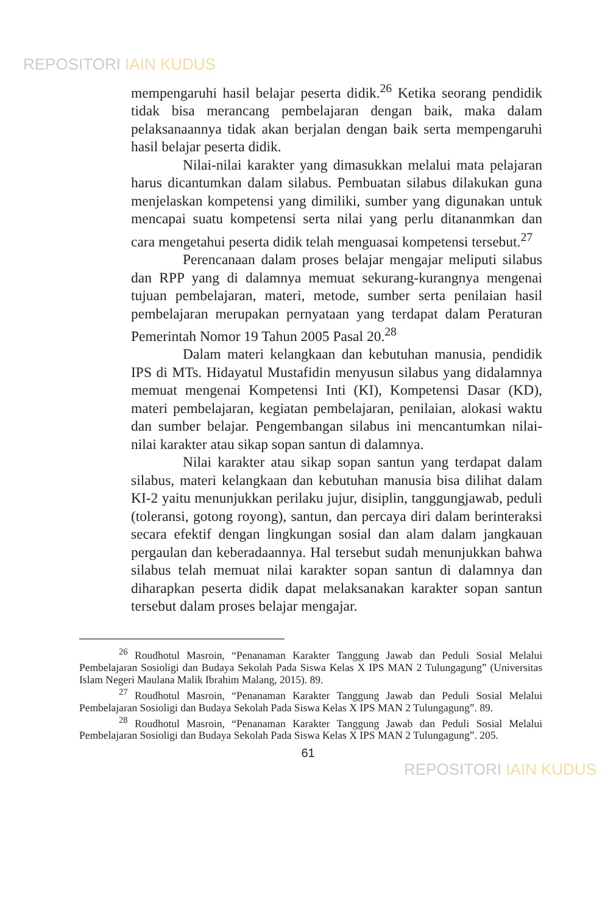REPOSITORI IAIN KUDUS
mempengaruhi hasil belajar peserta didik.<sup>26</sup> Ketika seorang pendidik tidak bisa merancang pembelajaran dengan baik, maka dalam pelaksanaannya tidak akan berjalan dengan baik serta mempengaruhi hasil belajar peserta didik.
Nilai-nilai karakter yang dimasukkan melalui mata pelajaran harus dicantumkan dalam silabus. Pembuatan silabus dilakukan guna menjelaskan kompetensi yang dimiliki, sumber yang digunakan untuk mencapai suatu kompetensi serta nilai yang perlu ditananmkan dan cara mengetahui peserta didik telah menguasai kompetensi tersebut.<sup>27</sup>
Perencanaan dalam proses belajar mengajar meliputi silabus dan RPP yang di dalamnya memuat sekurang-kurangnya mengenai tujuan pembelajaran, materi, metode, sumber serta penilaian hasil pembelajaran merupakan pernyataan yang terdapat dalam Peraturan Pemerintah Nomor 19 Tahun 2005 Pasal 20.<sup>28</sup>
Dalam materi kelangkaan dan kebutuhan manusia, pendidik IPS di MTs. Hidayatul Mustafidin menyusun silabus yang didalamnya memuat mengenai Kompetensi Inti (KI), Kompetensi Dasar (KD), materi pembelajaran, kegiatan pembelajaran, penilaian, alokasi waktu dan sumber belajar. Pengembangan silabus ini mencantumkan nilai-nilai karakter atau sikap sopan santun di dalamnya.
Nilai karakter atau sikap sopan santun yang terdapat dalam silabus, materi kelangkaan dan kebutuhan manusia bisa dilihat dalam KI-2 yaitu menunjukkan perilaku jujur, disiplin, tanggungjawab, peduli (toleransi, gotong royong), santun, dan percaya diri dalam berinteraksi secara efektif dengan lingkungan sosial dan alam dalam jangkauan pergaulan dan keberadaannya. Hal tersebut sudah menunjukkan bahwa silabus telah memuat nilai karakter sopan santun di dalamnya dan diharapkan peserta didik dapat melaksanakan karakter sopan santun tersebut dalam proses belajar mengajar.
<sup>26</sup> Roudhotul Masroin, “Penanaman Karakter Tanggung Jawab dan Peduli Sosial Melalui Pembelajaran Sosioligi dan Budaya Sekolah Pada Siswa Kelas X IPS MAN 2 Tulungagung” (Universitas Islam Negeri Maulana Malik Ibrahim Malang, 2015). 89.
<sup>27</sup> Roudhotul Masroin, “Penanaman Karakter Tanggung Jawab dan Peduli Sosial Melalui Pembelajaran Sosioligi dan Budaya Sekolah Pada Siswa Kelas X IPS MAN 2 Tulungagung”. 89.
<sup>28</sup> Roudhotul Masroin, “Penanaman Karakter Tanggung Jawab dan Peduli Sosial Melalui Pembelajaran Sosioligi dan Budaya Sekolah Pada Siswa Kelas X IPS MAN 2 Tulungagung”. 205.
61
REPOSITORI IAIN KUDUS